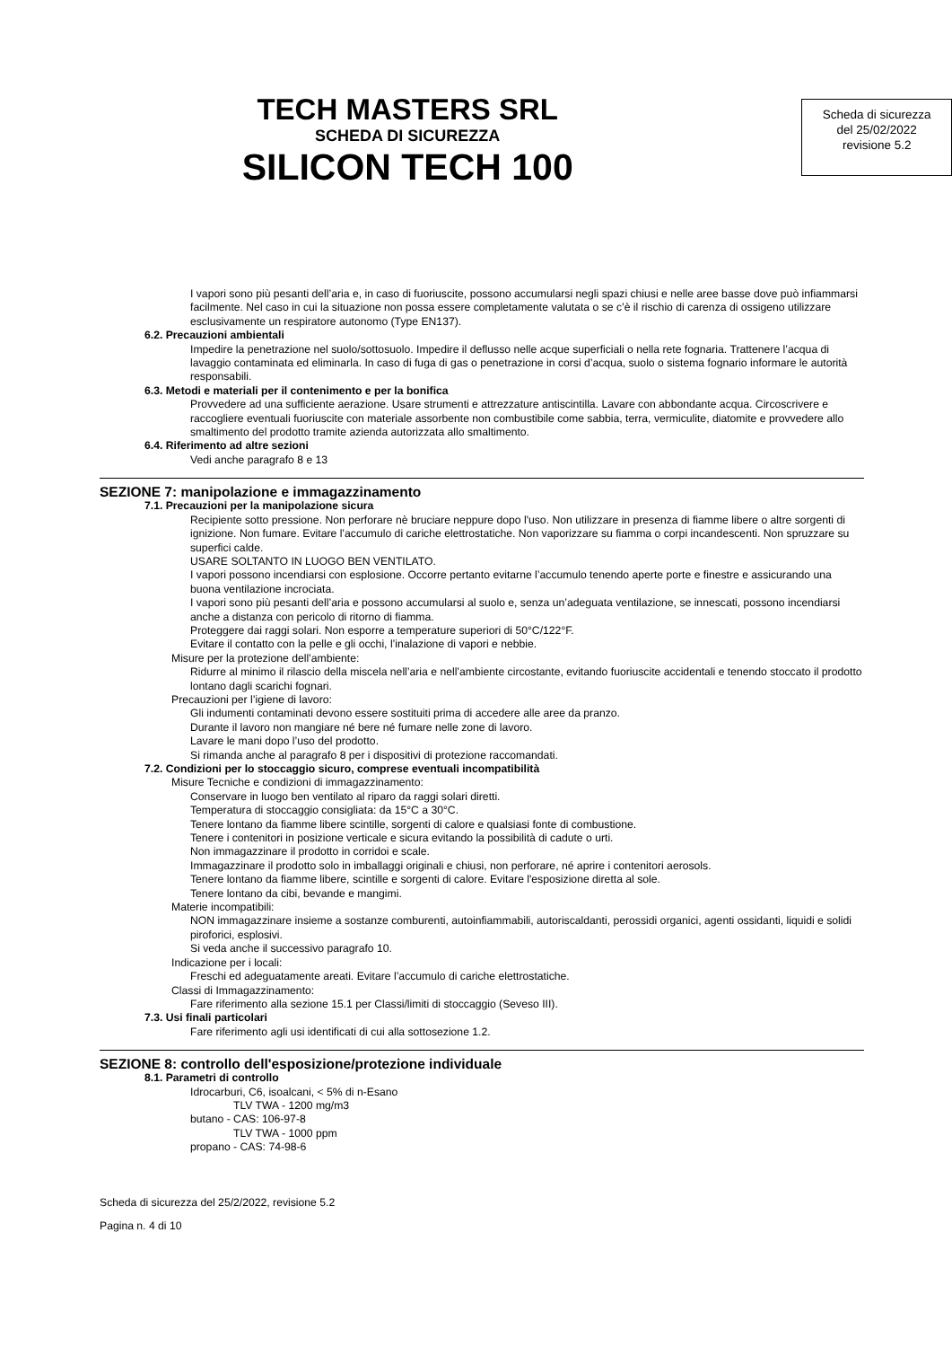TECH MASTERS SRL
SCHEDA DI SICUREZZA
SILICON TECH 100
Scheda di sicurezza
del 25/02/2022
revisione 5.2
I vapori sono più pesanti dell’aria e, in caso di fuoriuscite, possono accumularsi negli spazi chiusi e nelle aree basse dove può infiammarsi facilmente. Nel caso in cui la situazione non possa essere completamente valutata o se c’è il rischio di carenza di ossigeno utilizzare esclusivamente un respiratore autonomo (Type EN137).
6.2. Precauzioni ambientali
Impedire la penetrazione nel suolo/sottosuolo. Impedire il deflusso nelle acque superficiali o nella rete fognaria. Trattenere l’acqua di lavaggio contaminata ed eliminarla. In caso di fuga di gas o penetrazione in corsi d’acqua, suolo o sistema fognario informare le autorità responsabili.
6.3. Metodi e materiali per il contenimento e per la bonifica
Provvedere ad una sufficiente aerazione. Usare strumenti e attrezzature antiscintilla. Lavare con abbondante acqua. Circoscrivere e raccogliere eventuali fuoriuscite con materiale assorbente non combustibile come sabbia, terra, vermiculite, diatomite e provvedere allo smaltimento del prodotto tramite azienda autorizzata allo smaltimento.
6.4. Riferimento ad altre sezioni
Vedi anche paragrafo 8 e 13
SEZIONE 7: manipolazione e immagazzinamento
7.1. Precauzioni per la manipolazione sicura
Recipiente sotto pressione. Non perforare nè bruciare neppure dopo l'uso. Non utilizzare in presenza di fiamme libere o altre sorgenti di ignizione. Non fumare. Evitare l’accumulo di cariche elettrostatiche. Non vaporizzare su fiamma o corpi incandescenti. Non spruzzare su superfici calde.
USARE SOLTANTO IN LUOGO BEN VENTILATO.
I vapori possono incendiarsi con esplosione. Occorre pertanto evitarne l’accumulo tenendo aperte porte e finestre e assicurando una buona ventilazione incrociata.
I vapori sono più pesanti dell’aria e possono accumularsi al suolo e, senza un’adeguata ventilazione, se innescati, possono incendiarsi anche a distanza con pericolo di ritorno di fiamma.
Proteggere dai raggi solari. Non esporre a temperature superiori di 50°C/122°F.
Evitare il contatto con la pelle e gli occhi, l’inalazione di vapori e nebbie.
Misure per la protezione dell’ambiente:
Ridurre al minimo il rilascio della miscela nell’aria e nell’ambiente circostante, evitando fuoriuscite accidentali e tenendo stoccato il prodotto lontano dagli scarichi fognari.
Precauzioni per l’igiene di lavoro:
Gli indumenti contaminati devono essere sostituiti prima di accedere alle aree da pranzo.
Durante il lavoro non mangiare né bere né fumare nelle zone di lavoro.
Lavare le mani dopo l’uso del prodotto.
Si rimanda anche al paragrafo 8 per i dispositivi di protezione raccomandati.
7.2. Condizioni per lo stoccaggio sicuro, comprese eventuali incompatibilità
Misure Tecniche e condizioni di immagazzinamento:
Conservare in luogo ben ventilato al riparo da raggi solari diretti.
Temperatura di stoccaggio consigliata: da 15°C a 30°C.
Tenere lontano da fiamme libere scintille, sorgenti di calore e qualsiasi fonte di combustione.
Tenere i contenitori in posizione verticale e sicura evitando la possibilità di cadute o urti.
Non immagazzinare il prodotto in corridoi e scale.
Immagazzinare il prodotto solo in imballaggi originali e chiusi, non perforare, né aprire i contenitori aerosols.
Tenere lontano da fiamme libere, scintille e sorgenti di calore. Evitare l'esposizione diretta al sole.
Tenere lontano da cibi, bevande e mangimi.
Materie incompatibili:
NON immagazzinare insieme a sostanze comburenti, autoinfiammabili, autoriscaldanti, perossidi organici, agenti ossidanti, liquidi e solidi piroforici, esplosivi.
Si veda anche il successivo paragrafo 10.
Indicazione per i locali:
Freschi ed adeguatamente areati. Evitare l’accumulo di cariche elettrostatiche.
Classi di Immagazzinamento:
Fare riferimento alla sezione 15.1 per Classi/limiti di stoccaggio (Seveso III).
7.3. Usi finali particolari
Fare riferimento agli usi identificati di cui alla sottosezione 1.2.
SEZIONE 8: controllo dell'esposizione/protezione individuale
8.1. Parametri di controllo
Idrocarburi, C6, isoalcani, < 5% di n-Esano
TLV TWA - 1200 mg/m3
butano - CAS: 106-97-8
TLV TWA - 1000 ppm
propano - CAS: 74-98-6
Scheda di sicurezza del 25/2/2022, revisione 5.2
Pagina n. 4 di 10